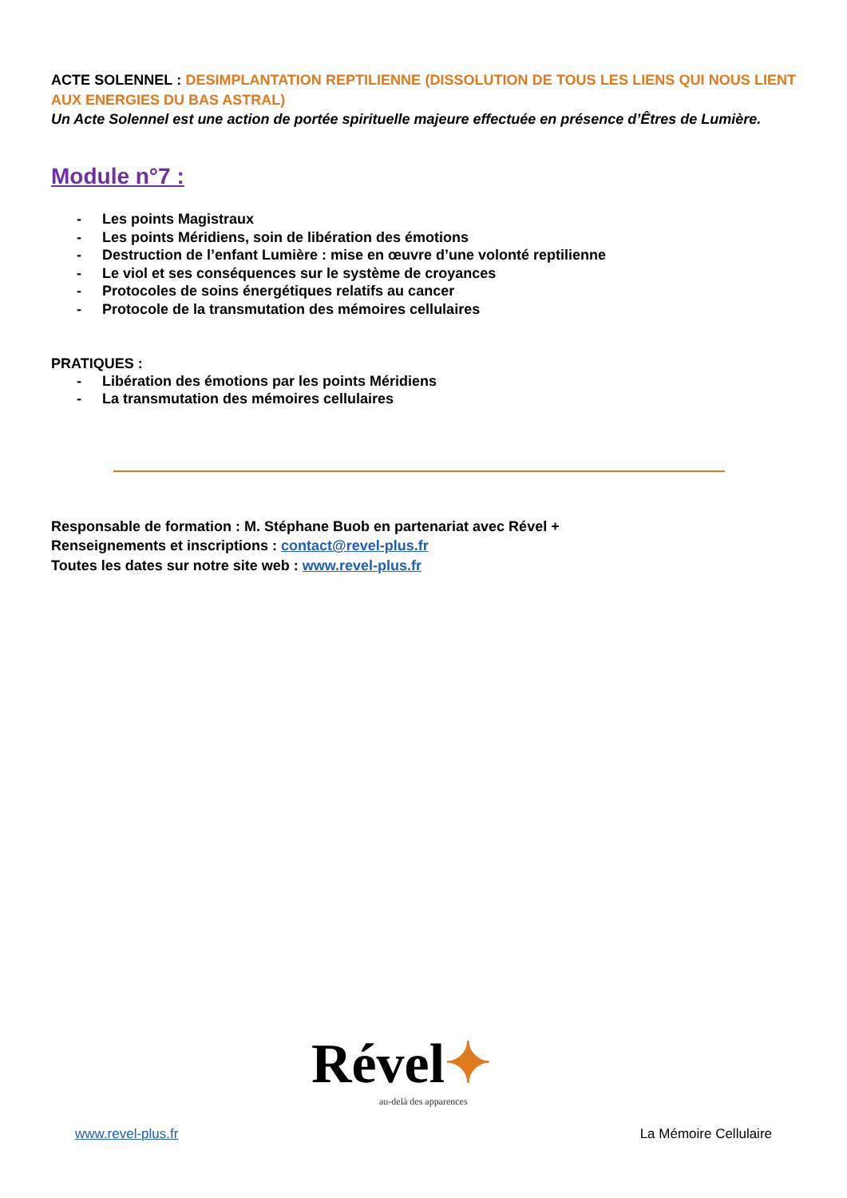ACTE SOLENNEL : DESIMPLANTATION REPTILIENNE (DISSOLUTION DE TOUS LES LIENS QUI NOUS LIENT AUX ENERGIES DU BAS ASTRAL)
Un Acte Solennel est une action de portée spirituelle majeure effectuée en présence d’Êtres de Lumière.
Module n°7 :
- Les points Magistraux
- Les points Méridiens, soin de libération des émotions
- Destruction de l’enfant Lumière : mise en œuvre d’une volonté reptilienne
- Le viol et ses conséquences sur le système de croyances
- Protocoles de soins énergétiques relatifs au cancer
- Protocole de la transmutation des mémoires cellulaires
PRATIQUES :
- Libération des émotions par les points Méridiens
- La transmutation des mémoires cellulaires
Responsable de formation : M. Stéphane Buob en partenariat avec Rével +
Renseignements et inscriptions : contact@revel-plus.fr
Toutes les dates sur notre site web : www.revel-plus.fr
Rével✦
au-delà des apparences
www.revel-plus.fr La Mémoire Cellulaire